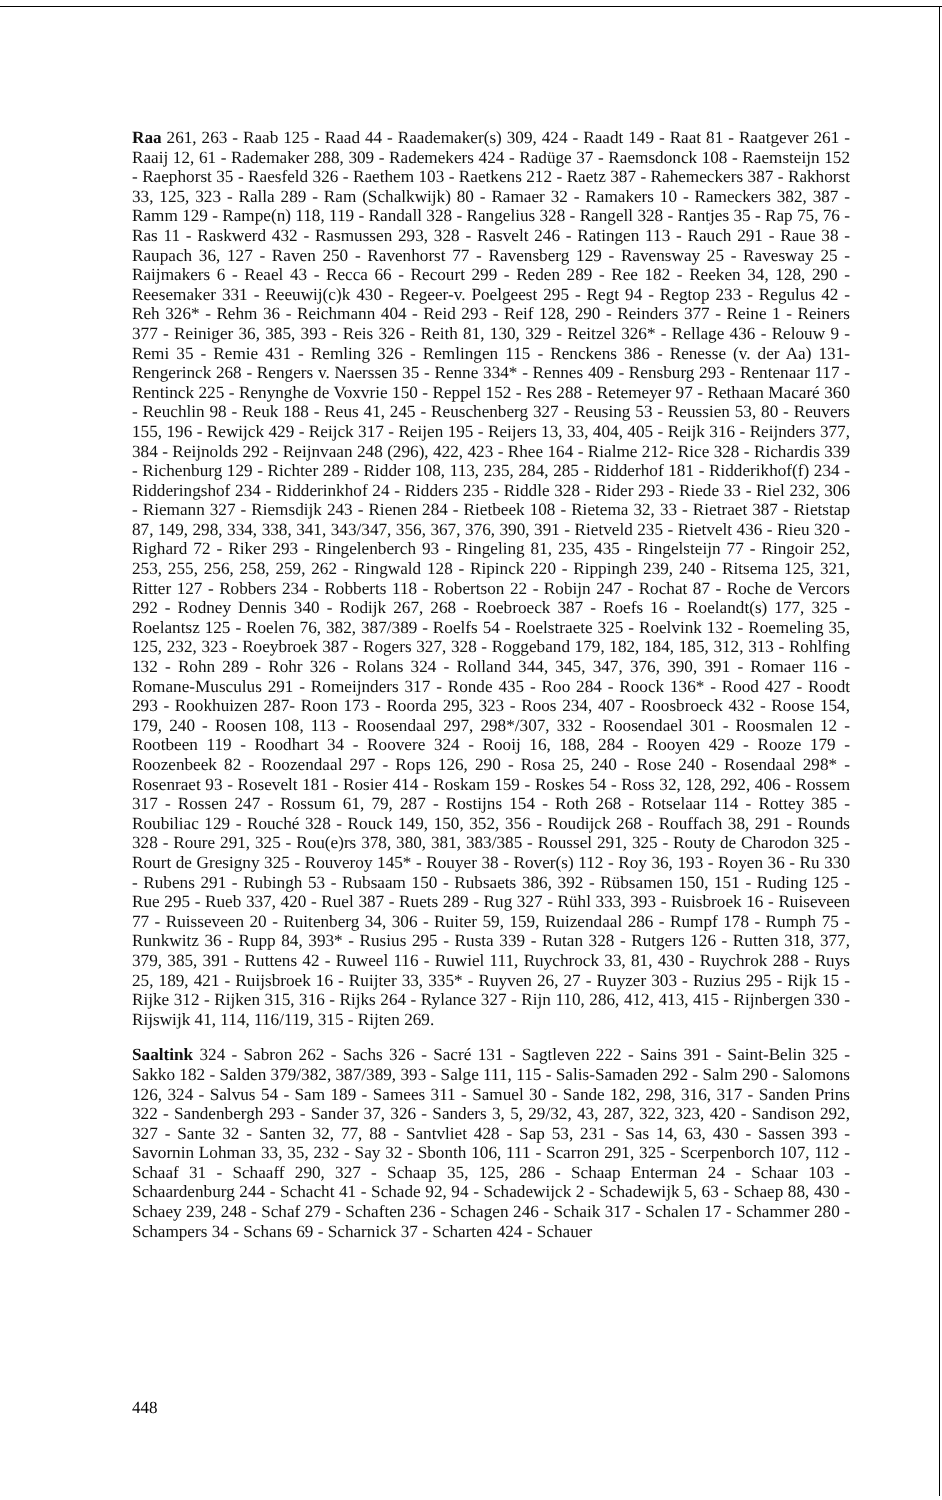Raa 261, 263 - Raab 125 - Raad 44 - Raademaker(s) 309, 424 - Raadt 149 - Raat 81 - Raatgever 261 - Raaij 12, 61 - Rademaker 288, 309 - Rademekers 424 - Radüge 37 - Raemsdonck 108 - Raemsteijn 152 - Raephorst 35 - Raesfeld 326 - Raethem 103 - Raetkens 212 - Raetz 387 - Rahemeckers 387 - Rakhorst 33, 125, 323 - Ralla 289 - Ram (Schalkwijk) 80 - Ramaer 32 - Ramakers 10 - Rameckers 382, 387 - Ramm 129 - Rampe(n) 118, 119 - Randall 328 - Rangelius 328 - Rangell 328 - Rantjes 35 - Rap 75, 76 - Ras 11 - Raskwerd 432 - Rasmussen 293, 328 - Rasvelt 246 - Ratingen 113 - Rauch 291 - Raue 38 - Raupach 36, 127 - Raven 250 - Ravenhorst 77 - Ravensberg 129 - Ravensway 25 - Ravesway 25 - Raijmakers 6 - Reael 43 - Recca 66 - Recourt 299 - Reden 289 - Ree 182 - Reeken 34, 128, 290 - Reesemaker 331 - Reeuwij(c)k 430 - Regeer-v. Poelgeest 295 - Regt 94 - Regtop 233 - Regulus 42 - Reh 326* - Rehm 36 - Reichmann 404 - Reid 293 - Reif 128, 290 - Reinders 377 - Reine 1 - Reiners 377 - Reiniger 36, 385, 393 - Reis 326 - Reith 81, 130, 329 - Reitzel 326* - Rellage 436 - Relouw 9 - Remi 35 - Remie 431 - Remling 326 - Remlingen 115 - Renckens 386 - Renesse (v. der Aa) 131- Rengerinck 268 - Rengers v. Naerssen 35 - Renne 334* - Rennes 409 - Rensburg 293 - Rentenaar 117 - Rentinck 225 - Renynghe de Voxvrie 150 - Reppel 152 - Res 288 - Retemeyer 97 - Rethaan Macaré 360 - Reuchlin 98 - Reuk 188 - Reus 41, 245 - Reuschenberg 327 - Reusing 53 - Reussien 53, 80 - Reuvers 155, 196 - Rewijck 429 - Reijck 317 - Reijen 195 - Reijers 13, 33, 404, 405 - Reijk 316 - Reijnders 377, 384 - Reijnolds 292 - Reijnvaan 248 (296), 422, 423 - Rhee 164 - Rialme 212- Rice 328 - Richardis 339 - Richenburg 129 - Richter 289 - Ridder 108, 113, 235, 284, 285 - Ridderhof 181 - Ridderikhof(f) 234 - Ridderingshof 234 - Ridderinkhof 24 - Ridders 235 - Riddle 328 - Rider 293 - Riede 33 - Riel 232, 306 - Riemann 327 - Riemsdijk 243 - Rienen 284 - Rietbeek 108 - Rietema 32, 33 - Rietraet 387 - Rietstap 87, 149, 298, 334, 338, 341, 343/347, 356, 367, 376, 390, 391 - Rietveld 235 - Rietvelt 436 - Rieu 320 - Righard 72 - Riker 293 - Ringelenberch 93 - Ringeling 81, 235, 435 - Ringelsteijn 77 - Ringoir 252, 253, 255, 256, 258, 259, 262 - Ringwald 128 - Ripinck 220 - Rippingh 239, 240 - Ritsema 125, 321, Ritter 127 - Robbers 234 - Robberts 118 - Robertson 22 - Robijn 247 - Rochat 87 - Roche de Vercors 292 - Rodney Dennis 340 - Rodijk 267, 268 - Roebroeck 387 - Roefs 16 - Roelandt(s) 177, 325 - Roelantsz 125 - Roelen 76, 382, 387/389 - Roelfs 54 - Roelstraete 325 - Roelvink 132 - Roemeling 35, 125, 232, 323 - Roeybroek 387 - Rogers 327, 328 - Roggeband 179, 182, 184, 185, 312, 313 - Rohlfing 132 - Rohn 289 - Rohr 326 - Rolans 324 - Rolland 344, 345, 347, 376, 390, 391 - Romaer 116 - Romane-Musculus 291 - Romeijnders 317 - Ronde 435 - Roo 284 - Roock 136* - Rood 427 - Roodt 293 - Rookhuizen 287- Roon 173 - Roorda 295, 323 - Roos 234, 407 - Roosbroeck 432 - Roose 154, 179, 240 - Roosen 108, 113 - Roosendaal 297, 298*/307, 332 - Roosendael 301 - Roosmalen 12 - Rootbeen 119 - Roodhart 34 - Roovere 324 - Rooij 16, 188, 284 - Rooyen 429 - Rooze 179 - Roozenbeek 82 - Roozendaal 297 - Rops 126, 290 - Rosa 25, 240 - Rose 240 - Rosendaal 298* - Rosenraet 93 - Rosevelt 181 - Rosier 414 - Roskam 159 - Roskes 54 - Ross 32, 128, 292, 406 - Rossem 317 - Rossen 247 - Rossum 61, 79, 287 - Rostijns 154 - Roth 268 - Rotselaar 114 - Rottey 385 - Roubiliac 129 - Rouché 328 - Rouck 149, 150, 352, 356 - Roudijck 268 - Rouffach 38, 291 - Rounds 328 - Roure 291, 325 - Rou(e)rs 378, 380, 381, 383/385 - Roussel 291, 325 - Routy de Charodon 325 - Rourt de Gresigny 325 - Rouveroy 145* - Rouyer 38 - Rover(s) 112 - Roy 36, 193 - Royen 36 - Ru 330 - Rubens 291 - Rubingh 53 - Rubsaam 150 - Rubsaets 386, 392 - Rübsamen 150, 151 - Ruding 125 - Rue 295 - Rueb 337, 420 - Ruel 387 - Ruets 289 - Rug 327 - Rühl 333, 393 - Ruisbroek 16 - Ruiseveen 77 - Ruisseveen 20 - Ruitenberg 34, 306 - Ruiter 59, 159, Ruizendaal 286 - Rumpf 178 - Rumph 75 - Runkwitz 36 - Rupp 84, 393* - Rusius 295 - Rusta 339 - Rutan 328 - Rutgers 126 - Rutten 318, 377, 379, 385, 391 - Ruttens 42 - Ruweel 116 - Ruwiel 111, Ruychrock 33, 81, 430 - Ruychrok 288 - Ruys 25, 189, 421 - Ruijsbroek 16 - Ruijter 33, 335* - Ruyven 26, 27 - Ruyzer 303 - Ruzius 295 - Rijk 15 - Rijke 312 - Rijken 315, 316 - Rijks 264 - Rylance 327 - Rijn 110, 286, 412, 413, 415 - Rijnbergen 330 - Rijswijk 41, 114, 116/119, 315 - Rijten 269.
Saaltink 324 - Sabron 262 - Sachs 326 - Sacré 131 - Sagtleven 222 - Sains 391 - Saint-Belin 325 - Sakko 182 - Salden 379/382, 387/389, 393 - Salge 111, 115 - Salis-Samaden 292 - Salm 290 - Salomons 126, 324 - Salvus 54 - Sam 189 - Samees 311 - Samuel 30 - Sande 182, 298, 316, 317 - Sanden Prins 322 - Sandenbergh 293 - Sander 37, 326 - Sanders 3, 5, 29/32, 43, 287, 322, 323, 420 - Sandison 292, 327 - Sante 32 - Santen 32, 77, 88 - Santvliet 428 - Sap 53, 231 - Sas 14, 63, 430 - Sassen 393 - Savornin Lohman 33, 35, 232 - Say 32 - Sbonth 106, 111 - Scarron 291, 325 - Scerpenborch 107, 112 - Schaaf 31 - Schaaff 290, 327 - Schaap 35, 125, 286 - Schaap Enterman 24 - Schaar 103 - Schaardenburg 244 - Schacht 41 - Schade 92, 94 - Schadewijck 2 - Schadewijk 5, 63 - Schaep 88, 430 - Schaey 239, 248 - Schaf 279 - Schaften 236 - Schagen 246 - Schaik 317 - Schalen 17 - Schammer 280 - Schampers 34 - Schans 69 - Scharnick 37 - Scharten 424 - Schauer
448